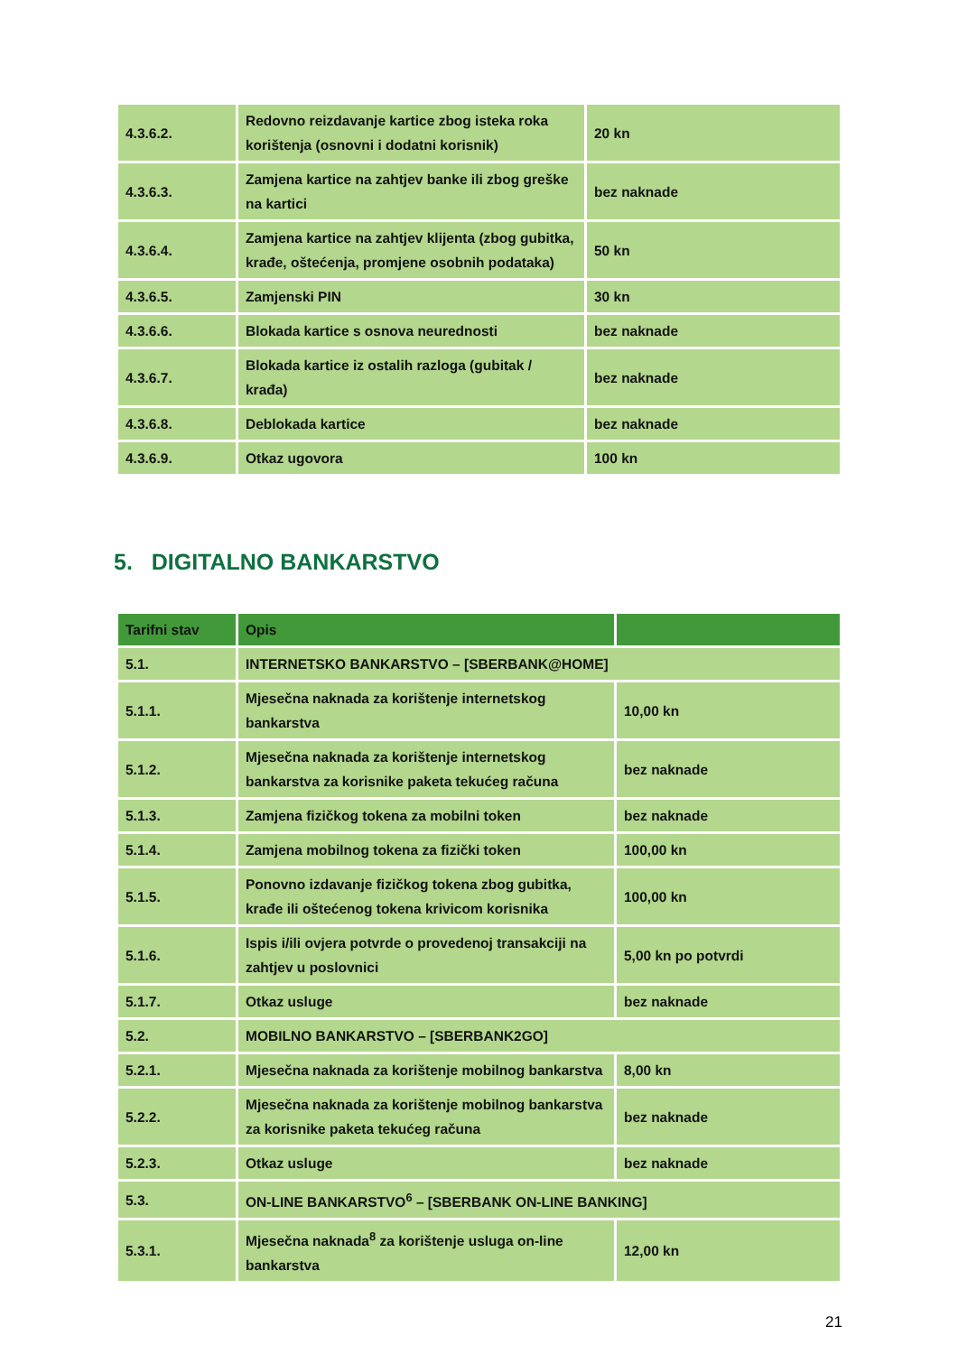| 4.3.6.2. | Redovno reizdavanje kartice zbog isteka roka korištenja (osnovni i dodatni korisnik) | 20 kn |
| 4.3.6.3. | Zamjena kartice na zahtjev banke ili zbog greške na kartici | bez naknade |
| 4.3.6.4. | Zamjena kartice na zahtjev klijenta (zbog gubitka, krađe, oštećenja, promjene osobnih podataka) | 50 kn |
| 4.3.6.5. | Zamjenski PIN | 30 kn |
| 4.3.6.6. | Blokada kartice s osnova neurednosti | bez naknade |
| 4.3.6.7. | Blokada kartice iz ostalih razloga (gubitak / krađa) | bez naknade |
| 4.3.6.8. | Deblokada kartice | bez naknade |
| 4.3.6.9. | Otkaz ugovora | 100 kn |
5. DIGITALNO BANKARSTVO
| Tarifni stav | Opis | |
| --- | --- | --- |
| 5.1. | INTERNETSKO BANKARSTVO – [SBERBANK@HOME] | |
| 5.1.1. | Mjesečna naknada za korištenje internetskog bankarstva | 10,00 kn |
| 5.1.2. | Mjesečna naknada za korištenje internetskog bankarstva za korisnike paketa tekućeg računa | bez naknade |
| 5.1.3. | Zamjena fizičkog tokena za mobilni token | bez naknade |
| 5.1.4. | Zamjena mobilnog tokena za fizički token | 100,00 kn |
| 5.1.5. | Ponovno izdavanje fizičkog tokena zbog gubitka, krađe ili oštećenog tokena krivicom korisnika | 100,00 kn |
| 5.1.6. | Ispis i/ili ovjera potvrde o provedenoj transakciji na zahtjev u poslovnici | 5,00 kn po potvrdi |
| 5.1.7. | Otkaz usluge | bez naknade |
| 5.2. | MOBILNO BANKARSTVO – [SBERBANK2GO] | |
| 5.2.1. | Mjesečna naknada za korištenje mobilnog bankarstva | 8,00 kn |
| 5.2.2. | Mjesečna naknada za korištenje mobilnog bankarstva za korisnike paketa tekućeg računa | bez naknade |
| 5.2.3. | Otkaz usluge | bez naknade |
| 5.3. | ON-LINE BANKARSTVO<sup>6</sup> – [SBERBANK ON-LINE BANKING] | |
| 5.3.1. | Mjesečna naknada<sup>8</sup> za korištenje usluga on-line bankarstva | 12,00 kn |
21